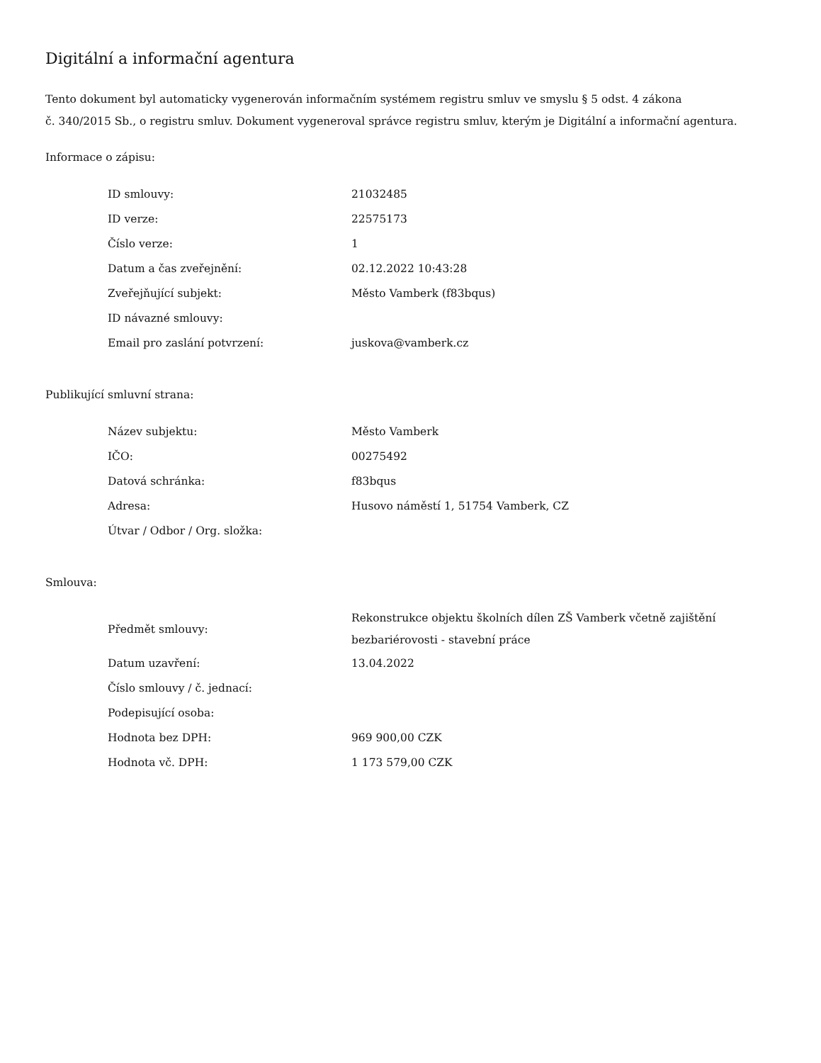Digitální a informační agentura
Tento dokument byl automaticky vygenerován informačním systémem registru smluv ve smyslu § 5 odst. 4 zákona
č. 340/2015 Sb., o registru smluv. Dokument vygeneroval správce registru smluv, kterým je Digitální a informační agentura.
Informace o zápisu:
| ID smlouvy: | 21032485 |
| ID verze: | 22575173 |
| Číslo verze: | 1 |
| Datum a čas zveřejnění: | 02.12.2022 10:43:28 |
| Zveřejňující subjekt: | Město Vamberk (f83bqus) |
| ID návazné smlouvy: | |
| Email pro zaslání potvrzení: | juskova@vamberk.cz |
Publikující smluvní strana:
| Název subjektu: | Město Vamberk |
| IČO: | 00275492 |
| Datová schránka: | f83bqus |
| Adresa: | Husovo náměstí 1, 51754 Vamberk, CZ |
| Útvar / Odbor / Org. složka: | |
Smlouva:
| Předmět smlouvy: | Rekonstrukce objektu školních dílen ZŠ Vamberk včetně zajištění bezbariérovosti - stavební práce |
| Datum uzavření: | 13.04.2022 |
| Číslo smlouvy / č. jednací: | |
| Podepisující osoba: | |
| Hodnota bez DPH: | 969 900,00 CZK |
| Hodnota vč. DPH: | 1 173 579,00 CZK |